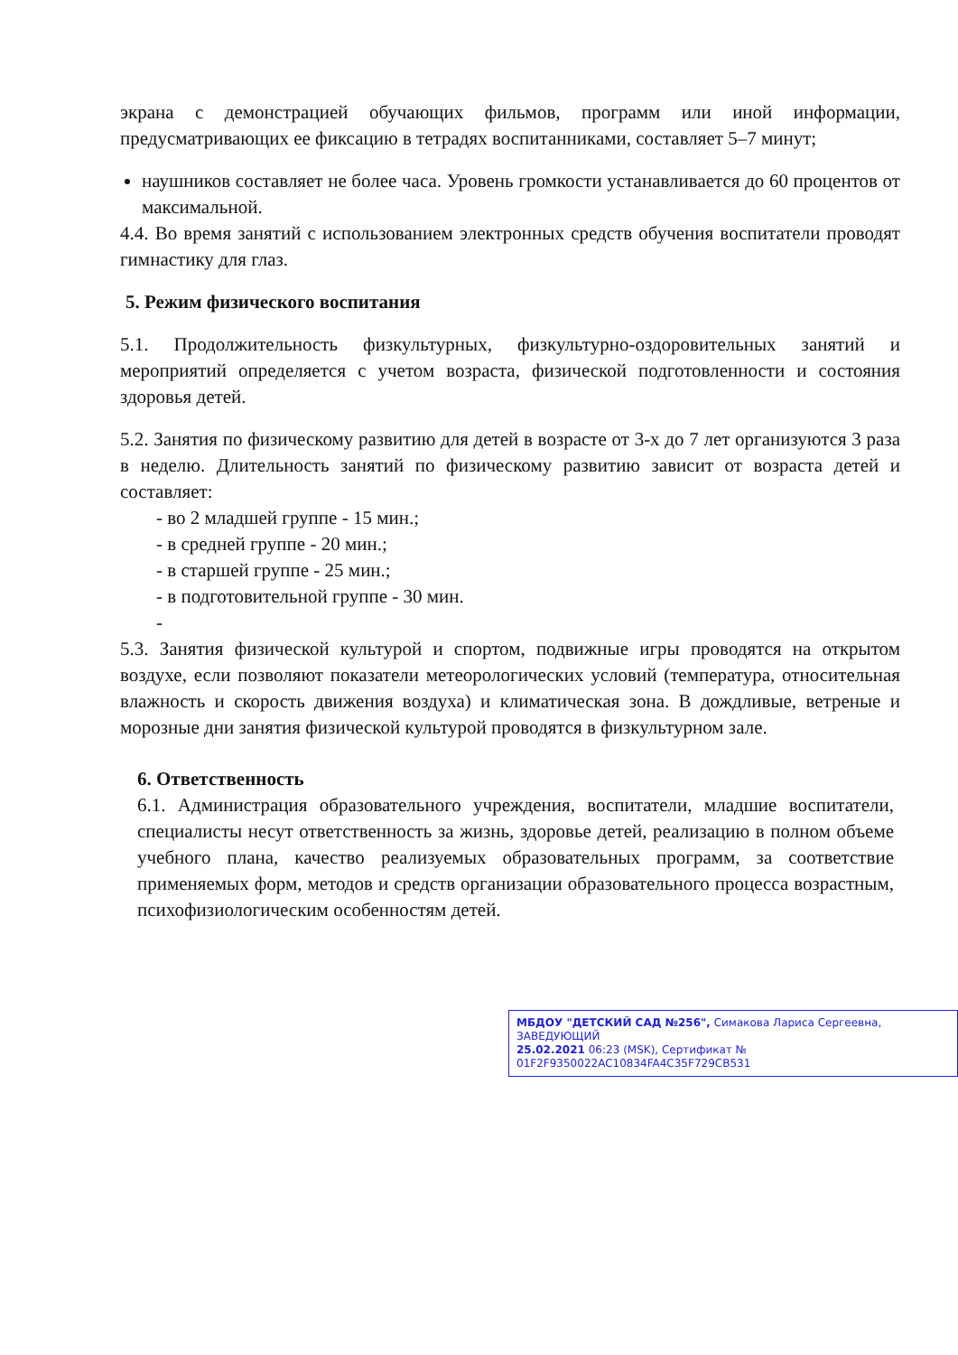экрана с демонстрацией обучающих фильмов, программ или иной информации, предусматривающих ее фиксацию в тетрадях воспитанниками, составляет 5–7 минут;
наушников составляет не более часа. Уровень громкости устанавливается до 60 процентов от максимальной.
4.4. Во время занятий с использованием электронных средств обучения воспитатели проводят гимнастику для глаз.
5. Режим физического воспитания
5.1. Продолжительность физкультурных, физкультурно-оздоровительных занятий и мероприятий определяется с учетом возраста, физической подготовленности и состояния здоровья детей.
5.2. Занятия по физическому развитию для детей в возрасте от 3-х до 7 лет организуются 3 раза в неделю. Длительность занятий по физическому развитию зависит от возраста детей и составляет:
- во 2 младшей группе - 15 мин.;
- в средней группе - 20 мин.;
- в старшей группе - 25 мин.;
- в подготовительной группе - 30 мин.
-
5.3. Занятия физической культурой и спортом, подвижные игры проводятся на открытом воздухе, если позволяют показатели метеорологических условий (температура, относительная влажность и скорость движения воздуха) и климатическая зона. В дождливые, ветреные и морозные дни занятия физической культурой проводятся в физкультурном зале.
6. Ответственность
6.1. Администрация образовательного учреждения, воспитатели, младшие воспитатели, специалисты несут ответственность за жизнь, здоровье детей, реализацию в полном объеме учебного плана, качество реализуемых образовательных программ, за соответствие применяемых форм, методов и средств организации образовательного процесса возрастным, психофизиологическим особенностям детей.
МБДОУ "ДЕТСКИЙ САД №256", Симакова Лариса Сергеевна, ЗАВЕДУЮЩИЙ
25.02.2021 06:23 (MSK), Сертификат № 01F2F9350022AC10834FA4C35F729CB531